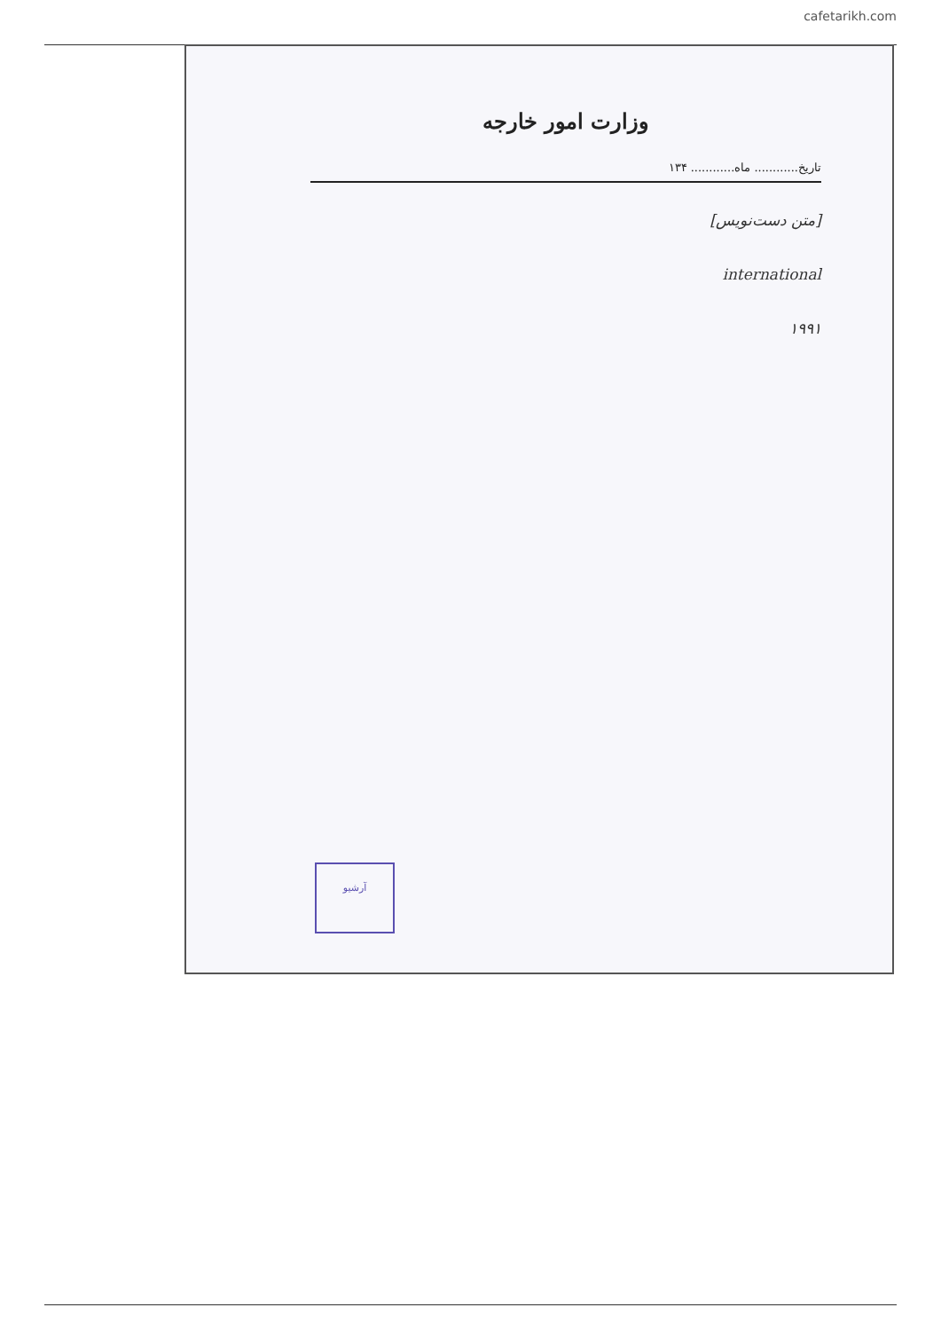cafetarikh.com
وزارت امور خارجه
تاریخ............ ماه............ ۱۳۴
[متن دست‌نویس]
international
۱۹۹۱
آرشیو